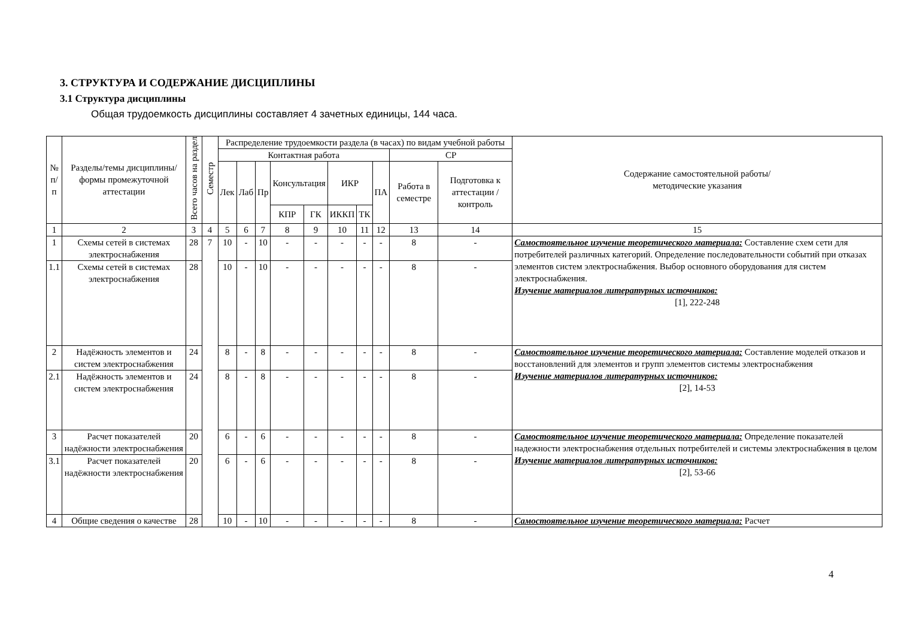3. СТРУКТУРА И СОДЕРЖАНИЕ ДИСЦИПЛИНЫ
3.1 Структура дисциплины
Общая трудоемкость дисциплины составляет 4 зачетных единицы, 144 часа.
| № п/п | Разделы/темы дисциплины/формы промежуточной аттестации | Всего часов на раздел | Семестр | Распределение трудоемкости раздела (в часах) по видам учебной работы | | | | | | | | | | Содержание самостоятельной работы/ методические указания |
| --- | --- | --- | --- | --- | --- | --- | --- | --- | --- | --- | --- | --- | --- | --- |
| | | | | Контактная работа | | | | | | | | СР | | |
| | | | | Лек | Лаб | Пр | Консультация | | ИКР | | ПА | Работа в семестре | Подготовка к аттестации /контроль | |
| | | | | | | | КПР | ГК | ИККП | ТК | | | | |
| 1 | 2 | 3 | 4 | 5 | 6 | 7 | 8 | 9 | 10 | 11 | 12 | 13 | 14 | 15 |
| 1 | Схемы сетей в системах электроснабжения | 28 | 7 | 10 | - | 10 | - | - | - | - | - | 8 | - | Самостоятельное изучение теоретического материала: Составление схем сети для потребителей различных категорий. Определение последовательности событий при отказах элементов систем электроснабжения. Выбор основного оборудования для систем электроснабжения. Изучение материалов литературных источников: [1], 222-248 |
| 1.1 | Схемы сетей в системах электроснабжения | 28 | | 10 | - | 10 | - | - | - | - | - | 8 | - | |
| 2 | Надёжность элементов и систем электроснабжения | 24 | | 8 | - | 8 | - | - | - | - | - | 8 | - | Самостоятельное изучение теоретического материала: Составление моделей отказов и восстановлений для элементов и групп элементов системы электроснабжения Изучение материалов литературных источников: [2], 14-53 |
| 2.1 | Надёжность элементов и систем электроснабжения | 24 | | 8 | - | 8 | - | - | - | - | - | 8 | - | |
| 3 | Расчет показателей надёжности электроснабжения | 20 | | 6 | - | 6 | - | - | - | - | - | 8 | - | Самостоятельное изучение теоретического материала: Определение показателей надежности электроснабжения отдельных потребителей и системы электроснабжения в целом Изучение материалов литературных источников: [2], 53-66 |
| 3.1 | Расчет показателей надёжности электроснабжения | 20 | | 6 | - | 6 | - | - | - | - | - | 8 | - | |
| 4 | Общие сведения о качестве | 28 | | 10 | - | 10 | - | - | - | - | - | 8 | - | Самостоятельное изучение теоретического материала: Расчет |
4